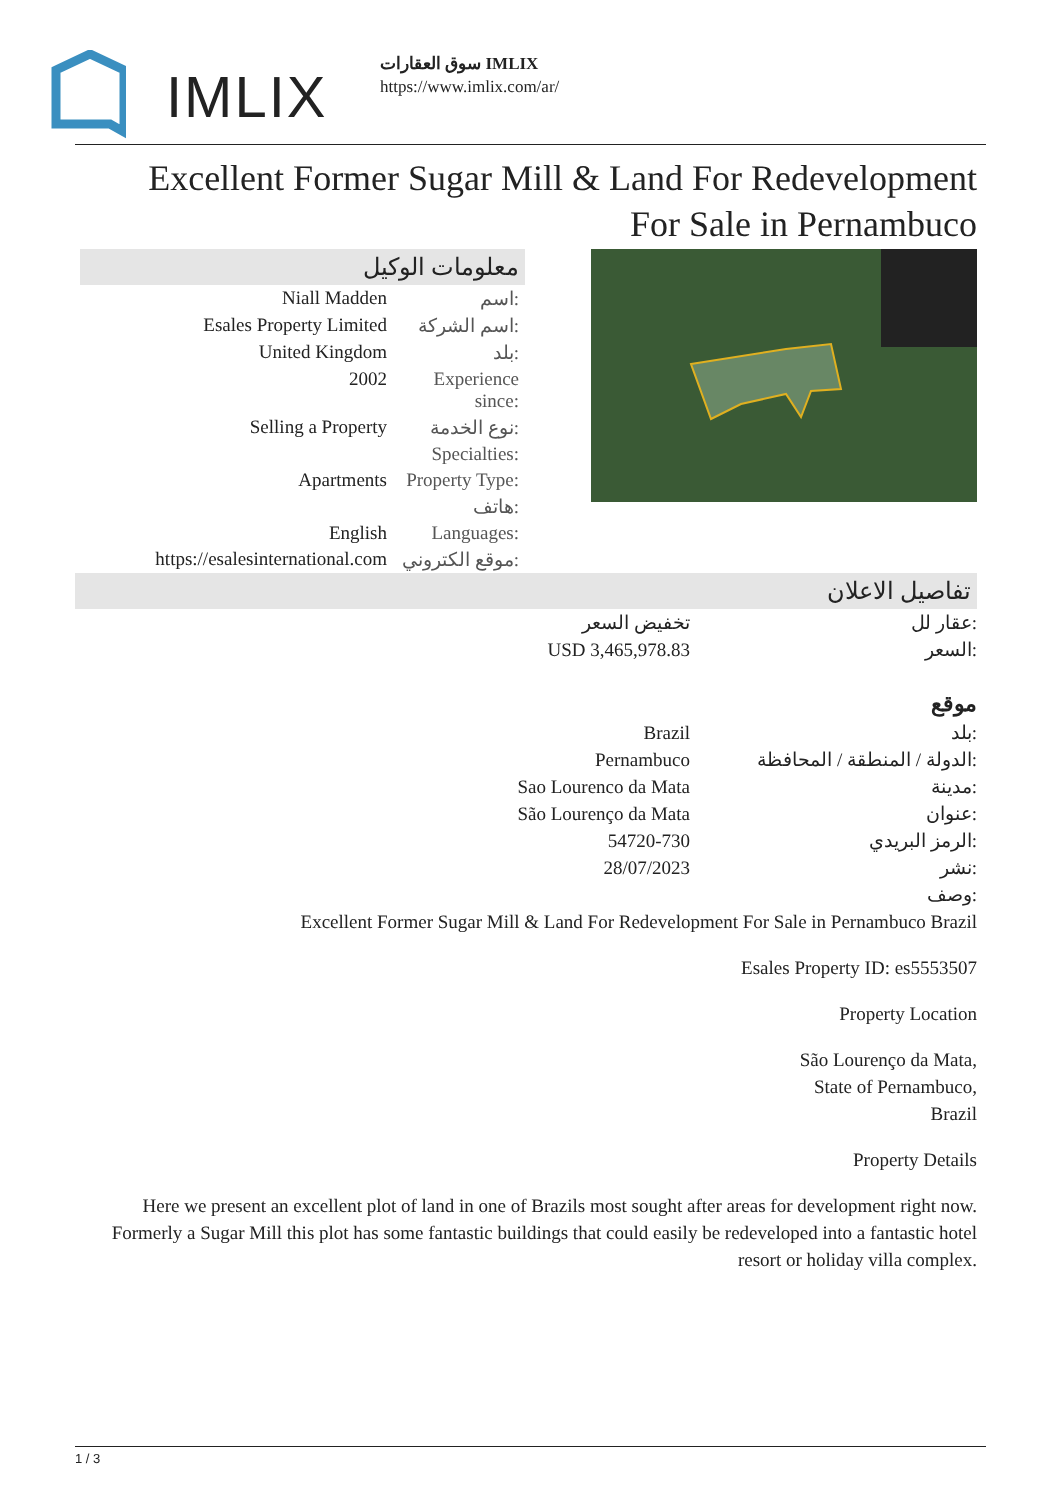IMLIX
سوق العقارات IMLIX
https://www.imlix.com/ar/
Excellent Former Sugar Mill & Land For Redevelopment For Sale in Pernambuco
معلومات الوكيل
| Niall Madden | اسم: |
| Esales Property Limited | اسم الشركة: |
| United Kingdom | بلد: |
| 2002 | Experience since: |
| Selling a Property | نوع الخدمة: |
| | Specialties: |
| Apartments | Property Type: |
| | هاتف: |
| English | Languages: |
| https://esalesinternational.com | موقع الكتروني: |
تفاصيل الاعلان
| تخفيض السعر | عقار لل: |
| USD 3,465,978.83 | السعر: |
| | موقع |
| Brazil | بلد: |
| Pernambuco | الدولة / المنطقة / المحافظة: |
| Sao Lourenco da Mata | مدينة: |
| São Lourenço da Mata | عنوان: |
| 54720-730 | الرمز البريدي: |
| 28/07/2023 | نشر: |
| | وصف: |
Excellent Former Sugar Mill & Land For Redevelopment For Sale in Pernambuco Brazil
Esales Property ID: es5553507
Property Location
São Lourenço da Mata,
State of Pernambuco,
Brazil
Property Details
Here we present an excellent plot of land in one of Brazils most sought after areas for development right now. Formerly a Sugar Mill this plot has some fantastic buildings that could easily be redeveloped into a fantastic hotel resort or holiday villa complex.
1 / 3